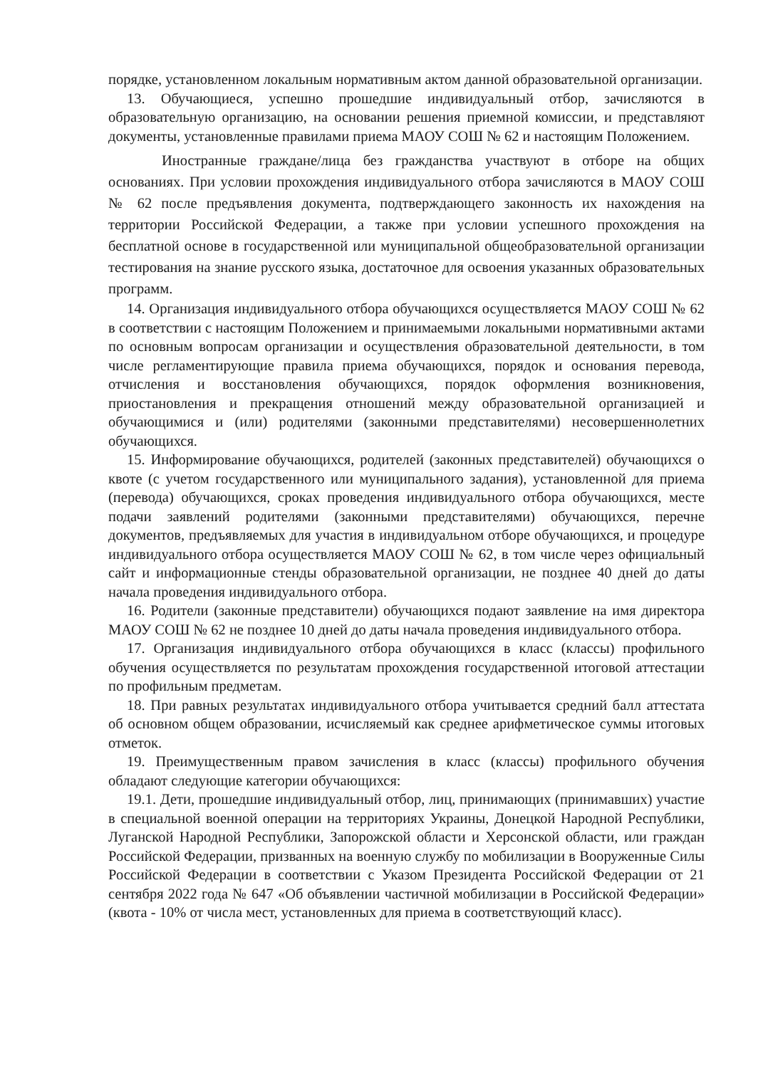порядке, установленном локальным нормативным актом данной образовательной организации.
13. Обучающиеся, успешно прошедшие индивидуальный отбор, зачисляются в образовательную организацию, на основании решения приемной комиссии, и представляют документы, установленные правилами приема МАОУ СОШ № 62 и настоящим Положением.
Иностранные граждане/лица без гражданства участвуют в отборе на общих основаниях. При условии прохождения индивидуального отбора зачисляются в МАОУ СОШ № 62 после предъявления документа, подтверждающего законность их нахождения на территории Российской Федерации, а также при условии успешного прохождения на бесплатной основе в государственной или муниципальной общеобразовательной организации тестирования на знание русского языка, достаточное для освоения указанных образовательных программ.
14. Организация индивидуального отбора обучающихся осуществляется МАОУ СОШ № 62 в соответствии с настоящим Положением и принимаемыми локальными нормативными актами по основным вопросам организации и осуществления образовательной деятельности, в том числе регламентирующие правила приема обучающихся, порядок и основания перевода, отчисления и восстановления обучающихся, порядок оформления возникновения, приостановления и прекращения отношений между образовательной организацией и обучающимися и (или) родителями (законными представителями) несовершеннолетних обучающихся.
15. Информирование обучающихся, родителей (законных представителей) обучающихся о квоте (с учетом государственного или муниципального задания), установленной для приема (перевода) обучающихся, сроках проведения индивидуального отбора обучающихся, месте подачи заявлений родителями (законными представителями) обучающихся, перечне документов, предъявляемых для участия в индивидуальном отборе обучающихся, и процедуре индивидуального отбора осуществляется МАОУ СОШ № 62, в том числе через официальный сайт и информационные стенды образовательной организации, не позднее 40 дней до даты начала проведения индивидуального отбора.
16. Родители (законные представители) обучающихся подают заявление на имя директора МАОУ СОШ № 62 не позднее 10 дней до даты начала проведения индивидуального отбора.
17. Организация индивидуального отбора обучающихся в класс (классы) профильного обучения осуществляется по результатам прохождения государственной итоговой аттестации по профильным предметам.
18. При равных результатах индивидуального отбора учитывается средний балл аттестата об основном общем образовании, исчисляемый как среднее арифметическое суммы итоговых отметок.
19. Преимущественным правом зачисления в класс (классы) профильного обучения обладают следующие категории обучающихся:
19.1. Дети, прошедшие индивидуальный отбор, лиц, принимающих (принимавших) участие в специальной военной операции на территориях Украины, Донецкой Народной Республики, Луганской Народной Республики, Запорожской области и Херсонской области, или граждан Российской Федерации, призванных на военную службу по мобилизации в Вооруженные Силы Российской Федерации в соответствии с Указом Президента Российской Федерации от 21 сентября 2022 года № 647 «Об объявлении частичной мобилизации в Российской Федерации» (квота - 10% от числа мест, установленных для приема в соответствующий класс).